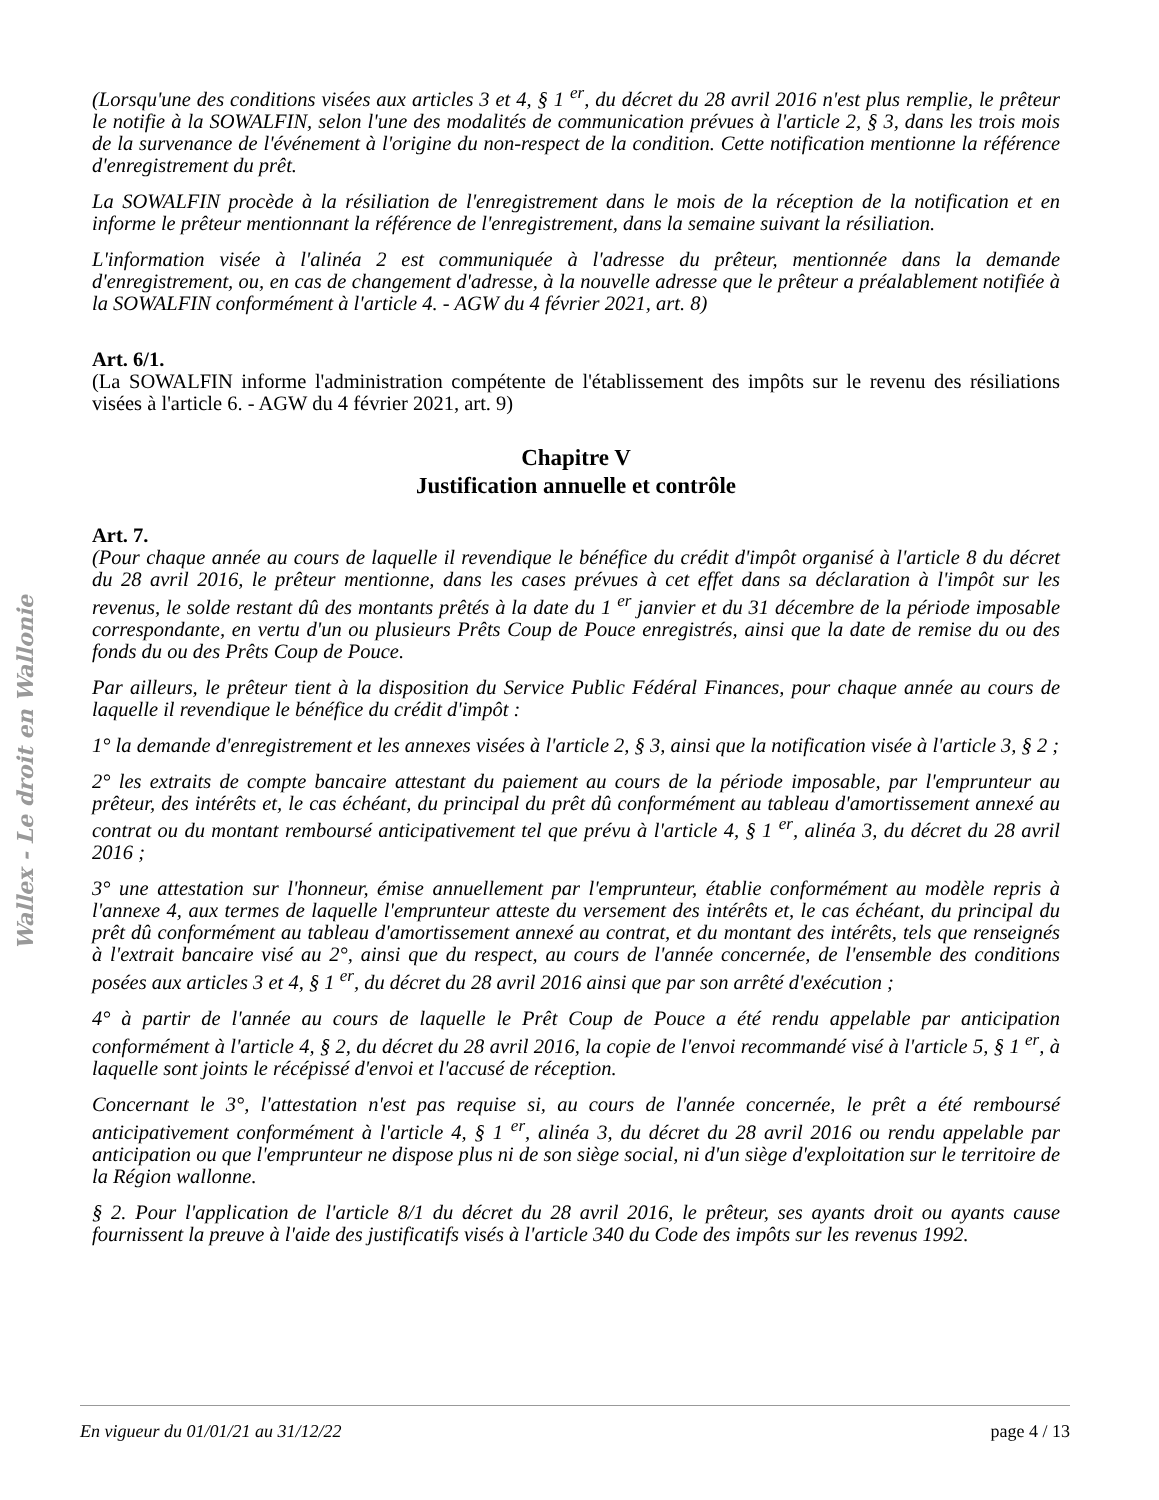Wallex - Le droit en Wallonie
(Lorsqu'une des conditions visées aux articles 3 et 4, § 1 <sup>er</sup>, du décret du 28 avril 2016 n'est plus remplie, le prêteur le notifie à la SOWALFIN, selon l'une des modalités de communication prévues à l'article 2, § 3, dans les trois mois de la survenance de l'événement à l'origine du non-respect de la condition. Cette notification mentionne la référence d'enregistrement du prêt.
La SOWALFIN procède à la résiliation de l'enregistrement dans le mois de la réception de la notification et en informe le prêteur mentionnant la référence de l'enregistrement, dans la semaine suivant la résiliation.
L'information visée à l'alinéa 2 est communiquée à l'adresse du prêteur, mentionnée dans la demande d'enregistrement, ou, en cas de changement d'adresse, à la nouvelle adresse que le prêteur a préalablement notifiée à la SOWALFIN conformément à l'article 4. - AGW du 4 février 2021, art. 8)
Art. 6/1.
(La SOWALFIN informe l'administration compétente de l'établissement des impôts sur le revenu des résiliations visées à l'article 6. - AGW du 4 février 2021, art. 9)
Chapitre V
Justification annuelle et contrôle
Art. 7.
(Pour chaque année au cours de laquelle il revendique le bénéfice du crédit d'impôt organisé à l'article 8 du décret du 28 avril 2016, le prêteur mentionne, dans les cases prévues à cet effet dans sa déclaration à l'impôt sur les revenus, le solde restant dû des montants prêtés à la date du 1 <sup>er</sup> janvier et du 31 décembre de la période imposable correspondante, en vertu d'un ou plusieurs Prêts Coup de Pouce enregistrés, ainsi que la date de remise du ou des fonds du ou des Prêts Coup de Pouce.
Par ailleurs, le prêteur tient à la disposition du Service Public Fédéral Finances, pour chaque année au cours de laquelle il revendique le bénéfice du crédit d'impôt :
1° la demande d'enregistrement et les annexes visées à l'article 2, § 3, ainsi que la notification visée à l'article 3, § 2 ;
2° les extraits de compte bancaire attestant du paiement au cours de la période imposable, par l'emprunteur au prêteur, des intérêts et, le cas échéant, du principal du prêt dû conformément au tableau d'amortissement annexé au contrat ou du montant remboursé anticipativement tel que prévu à l'article 4, § 1 <sup>er</sup>, alinéa 3, du décret du 28 avril 2016 ;
3° une attestation sur l'honneur, émise annuellement par l'emprunteur, établie conformément au modèle repris à l'annexe 4, aux termes de laquelle l'emprunteur atteste du versement des intérêts et, le cas échéant, du principal du prêt dû conformément au tableau d'amortissement annexé au contrat, et du montant des intérêts, tels que renseignés à l'extrait bancaire visé au 2°, ainsi que du respect, au cours de l'année concernée, de l'ensemble des conditions posées aux articles 3 et 4, § 1 <sup>er</sup>, du décret du 28 avril 2016 ainsi que par son arrêté d'exécution ;
4° à partir de l'année au cours de laquelle le Prêt Coup de Pouce a été rendu appelable par anticipation conformément à l'article 4, § 2, du décret du 28 avril 2016, la copie de l'envoi recommandé visé à l'article 5, § 1 <sup>er</sup>, à laquelle sont joints le récépissé d'envoi et l'accusé de réception.
Concernant le 3°, l'attestation n'est pas requise si, au cours de l'année concernée, le prêt a été remboursé anticipativement conformément à l'article 4, § 1 <sup>er</sup>, alinéa 3, du décret du 28 avril 2016 ou rendu appelable par anticipation ou que l'emprunteur ne dispose plus ni de son siège social, ni d'un siège d'exploitation sur le territoire de la Région wallonne.
§ 2. Pour l'application de l'article 8/1 du décret du 28 avril 2016, le prêteur, ses ayants droit ou ayants cause fournissent la preuve à l'aide des justificatifs visés à l'article 340 du Code des impôts sur les revenus 1992.
En vigueur du 01/01/21 au 31/12/22 page 4 / 13